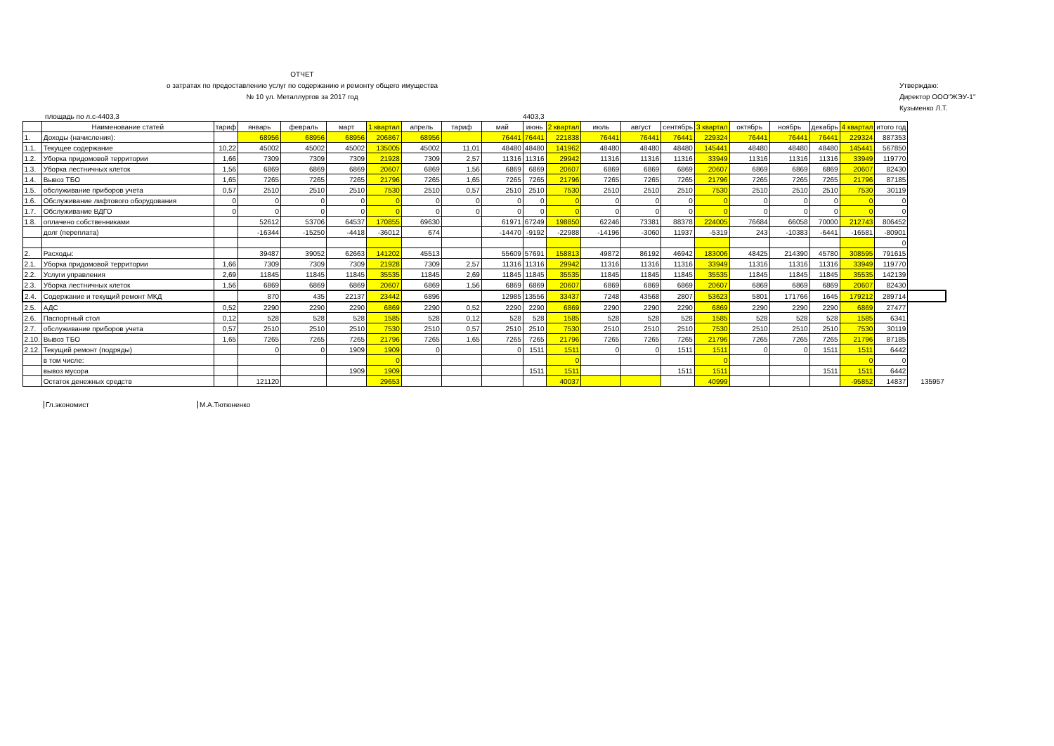ОТЧЕТ
о затратах по предоставлению услуг по содержанию и ремонту общего имущества
№ 10 ул. Металлургов за 2017 год
Утверждаю:
Директор ООО"ЖЭУ-1"
Кузьменко Л.Т.
площадь по л.с-4403,3 4403,3
| | Наименование статей | тариф | январь | февраль | март | 1 квартал | апрель | тариф | май | июнь | 2 квартал | июль | август | сентябрь | 3 квартал | октябрь | ноябрь | декабрь | 4 квартал | итого год | |
| --- | --- | --- | --- | --- | --- | --- | --- | --- | --- | --- | --- | --- | --- | --- | --- | --- | --- | --- | --- | --- | --- |
| 1. | Доходы (начисления): | | 68956 | 68956 | 68956 | 206867 | 68956 | | 76441 | 76441 | 221838 | 76441 | 76441 | 76441 | 229324 | 76441 | 76441 | 76441 | 229324 | 887353 | |
| 1.1. | Текущее содержание | 10,22 | 45002 | 45002 | 45002 | 135005 | 45002 | 11,01 | 48480 | 48480 | 141962 | 48480 | 48480 | 48480 | 145441 | 48480 | 48480 | 48480 | 145441 | 567850 | |
| 1.2. | Уборка придомовой территории | 1,66 | 7309 | 7309 | 7309 | 21928 | 7309 | 2,57 | 11316 | 11316 | 29942 | 11316 | 11316 | 11316 | 33949 | 11316 | 11316 | 11316 | 33949 | 119770 | |
| 1.3. | Уборка лестничных клеток | 1,56 | 6869 | 6869 | 6869 | 20607 | 6869 | 1,56 | 6869 | 6869 | 20607 | 6869 | 6869 | 6869 | 20607 | 6869 | 6869 | 6869 | 20607 | 82430 | |
| 1.4. | Вывоз ТБО | 1,65 | 7265 | 7265 | 7265 | 21796 | 7265 | 1,65 | 7265 | 7265 | 21796 | 7265 | 7265 | 7265 | 21796 | 7265 | 7265 | 7265 | 21796 | 87185 | |
| 1.5. | обслуживание приборов учета | 0,57 | 2510 | 2510 | 2510 | 7530 | 2510 | 0,57 | 2510 | 2510 | 7530 | 2510 | 2510 | 2510 | 7530 | 2510 | 2510 | 2510 | 7530 | 30119 | |
| 1.6. | Обслуживание лифтового оборудования | 0 | 0 | 0 | 0 | 0 | 0 | 0 | 0 | 0 | 0 | 0 | 0 | 0 | 0 | 0 | 0 | 0 | 0 | 0 | |
| 1.7. | Обслуживание ВДГО | 0 | 0 | 0 | 0 | 0 | 0 | 0 | 0 | 0 | 0 | 0 | 0 | 0 | 0 | 0 | 0 | 0 | 0 | 0 | |
| 1.8. | оплачено собственниками | | 52612 | 53706 | 64537 | 170855 | 69630 | | 61971 | 67249 | 198850 | 62246 | 73381 | 88378 | 224005 | 76684 | 66058 | 70000 | 212743 | 806452 | |
| | долг (переплата) | | -16344 | -15250 | -4418 | -36012 | 674 | | -14470 | -9192 | -22988 | -14196 | -3060 | 11937 | -5319 | 243 | -10383 | -6441 | -16581 | -80901 | |
| | | | | | | | | | | | | | | | | | | | | 0 | |
| 2. | Расходы: | | 39487 | 39052 | 62663 | 141202 | 45513 | | 55609 | 57691 | 158813 | 49872 | 86192 | 46942 | 183006 | 48425 | 214390 | 45780 | 308595 | 791615 | |
| 2.1. | Уборка придомовой территории | 1,66 | 7309 | 7309 | 7309 | 21928 | 7309 | 2,57 | 11316 | 11316 | 29942 | 11316 | 11316 | 11316 | 33949 | 11316 | 11316 | 11316 | 33949 | 119770 | |
| 2.2. | Услуги управления | 2,69 | 11845 | 11845 | 11845 | 35535 | 11845 | 2,69 | 11845 | 11845 | 35535 | 11845 | 11845 | 11845 | 35535 | 11845 | 11845 | 11845 | 35535 | 142139 | |
| 2.3. | Уборка лестничных клеток | 1,56 | 6869 | 6869 | 6869 | 20607 | 6869 | 1,56 | 6869 | 6869 | 20607 | 6869 | 6869 | 6869 | 20607 | 6869 | 6869 | 6869 | 20607 | 82430 | |
| 2.4. | Содержание и текущий ремонт МКД | | 870 | 435 | 22137 | 23442 | 6896 | | 12985 | 13556 | 33437 | 7248 | 43568 | 2807 | 53623 | 5801 | 171766 | 1645 | 179212 | 289714 | |
| 2.5. | АДС | 0,52 | 2290 | 2290 | 2290 | 6869 | 2290 | 0,52 | 2290 | 2290 | 6869 | 2290 | 2290 | 2290 | 6869 | 2290 | 2290 | 2290 | 6869 | 27477 | |
| 2.6. | Паспортный стол | 0,12 | 528 | 528 | 528 | 1585 | 528 | 0,12 | 528 | 528 | 1585 | 528 | 528 | 528 | 1585 | 528 | 528 | 528 | 1585 | 6341 | |
| 2.7. | обслуживание приборов учета | 0,57 | 2510 | 2510 | 2510 | 7530 | 2510 | 0,57 | 2510 | 2510 | 7530 | 2510 | 2510 | 2510 | 7530 | 2510 | 2510 | 2510 | 7530 | 30119 | |
| 2.10. | Вывоз ТБО | 1,65 | 7265 | 7265 | 7265 | 21796 | 7265 | 1,65 | 7265 | 7265 | 21796 | 7265 | 7265 | 7265 | 21796 | 7265 | 7265 | 7265 | 21796 | 87185 | |
| 2.12. | Текущий ремонт (подряды) | | 0 | 0 | 1909 | 1909 | 0 | | 0 | 1511 | 1511 | 0 | 0 | 1511 | 1511 | 0 | 0 | 1511 | 1511 | 6442 | |
| | в том числе: | | | | | 0 | | | | | 0 | | | | 0 | | | | 0 | 0 | |
| | вывоз мусора | | | | 1909 | 1909 | | | | 1511 | 1511 | | | 1511 | 1511 | | | 1511 | 1511 | 6442 | |
| | Остаток денежных средств | | 121120 | | | 29653 | | | | | 40037 | | | | 40999 | | | | -95852 | 14837 | 135957 |
Гл.экономист М.А.Тютюненко